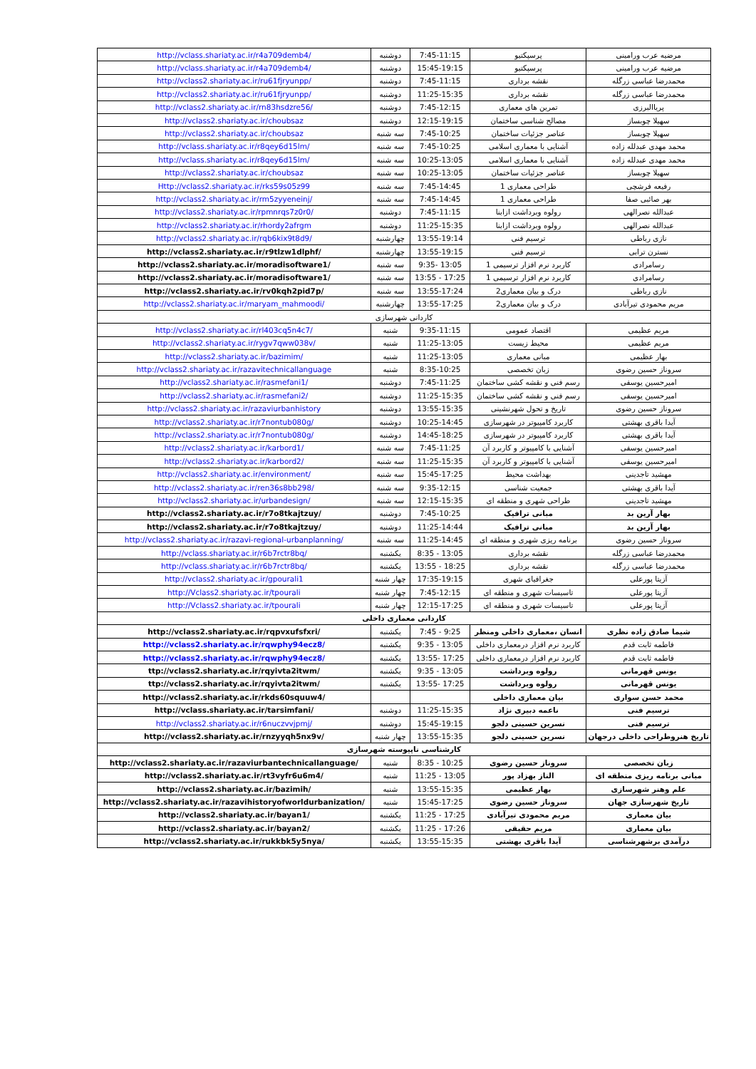| http://vclass.shariaty.ac.ir/r4a709demb4/ | دوشنبه | 7:45-11:15 | پرسپکتیو | مرضیه عرب ورامینی |
| http://vclass.shariaty.ac.ir/r4a709demb4/ | دوشنبه | 15:45-19:15 | پرسپکتیو | مرضیه عرب ورامینی |
| http://vclass2.shariaty.ac.ir/ru61fjryunpp/ | دوشنبه | 7:45-11:15 | نقشه برداری | محمدرضا عباسی زرگله |
| http://vclass2.shariaty.ac.ir/ru61fjryunpp/ | دوشنبه | 11:25-15:35 | نقشه برداری | محمدرضا عباسی زرگله |
| http://vclass2.shariaty.ac.ir/rn83hsdzre56/ | دوشنبه | 7:45-12:15 | تمرین های معماری | پریاالبرزی |
| http://vclass2.shariaty.ac.ir/choubsaz | دوشنبه | 12:15-19:15 | مصالح شناسی ساختمان | سهیلا چوبساز |
| http://vclass2.shariaty.ac.ir/choubsaz | سه شنبه | 7:45-10:25 | عناصر جزئیات ساختمان | سهیلا چوبساز |
| http://vclass.shariaty.ac.ir/r8qey6d15lm/ | سه شنبه | 7:45-10:25 | آشنایی با معماری اسلامی | محمد مهدی عبدلله زاده |
| http://vclass.shariaty.ac.ir/r8qey6d15lm/ | سه شنبه | 10:25-13:05 | آشنایی با معماری اسلامی | محمد مهدی عبدلله زاده |
| http://vclass2.shariaty.ac.ir/choubsaz | سه شنبه | 10:25-13:05 | عناصر جزئیات ساختمان | سهیلا چوبساز |
| Http://vclass2.shariaty.ac.ir/rks59s05z99 | سه شنبه | 7:45-14:45 | طراحی معماری 1 | رفیعه فرشچی |
| http://vclass2.shariaty.ac.ir/rm5zyyeneinj/ | سه شنبه | 7:45-14:45 | طراحی معماری 1 | بهر صائبی صفا |
| http://vclass2.shariaty.ac.ir/rpmnrqs7z0r0/ | دوشنبه | 7:45-11:15 | رولوه وبرداشت ازابنا | عبدالله نصرالهی |
| http://vclass2.shariaty.ac.ir/rhordy2afrgm | دوشنبه | 11:25-15:35 | رولوه وبرداشت ازابنا | عبدالله نصرالهی |
| http://vclass2.shariaty.ac.ir/rqb6kix9t8d9/ | چهارشنبه | 13:55-19:14 | ترسیم فنی | نازی رباطی |
| http://vclass2.shariaty.ac.ir/r9tlzw1dlphf/ | چهارشنبه | 13:55-19:15 | ترسیم فنی | نسترن ترابی |
| http://vclass2.shariaty.ac.ir/moradisoftware1/ | سه شنبه | 9:35- 13:05 | کاربرد نرم افزار ترسیمی 1 | رسامرادی |
| http://vclass2.shariaty.ac.ir/moradisoftware1/ | سه شنبه | 13:55 - 17:25 | کاربرد نرم افزار ترسیمی 1 | رسامرادی |
| http://vclass2.shariaty.ac.ir/rv0kqh2pid7p/ | سه شنبه | 13:55-17:24 | درک و بیان معماری2 | نازی رباطی |
| http://vclass2.shariaty.ac.ir/maryam_mahmoodi/ | چهارشنبه | 13:55-17:25 | درک و بیان معماری2 | مریم محمودی تیرآبادی |
| کاردانی شهرسازی | | | | |
| http://vclass2.shariaty.ac.ir/rl403cq5n4c7/ | شنبه | 9:35-11:15 | اقتصاد عمومی | مریم عظیمی |
| http://vclass2.shariaty.ac.ir/rygv7qww038v/ | شنبه | 11:25-13:05 | محیط زیست | مریم عظیمی |
| http://vclass2.shariaty.ac.ir/bazimim/ | شنبه | 11:25-13:05 | مبانی معماری | بهار عظیمی |
| http://vclass2.shariaty.ac.ir/razavitechnicallanguage | شنبه | 8:35-10:25 | زبان تخصصی | سروناز حسین رضوی |
| http://vclass2.shariaty.ac.ir/rasmefani1/ | دوشنبه | 7:45-11:25 | رسم فنی و نقشه کشی ساختمان | امیرحسین یوسفی |
| http://vclass2.shariaty.ac.ir/rasmefani2/ | دوشنبه | 11:25-15:35 | رسم فنی و نقشه کشی ساختمان | امیرحسین یوسفی |
| http://vclass2.shariaty.ac.ir/razaviurbanhistory | دوشنبه | 13:55-15:35 | تاریخ و تحول شهرنشینی | سروناز حسین رضوی |
| http://vclass2.shariaty.ac.ir/r7nontub080g/ | دوشنبه | 10:25-14:45 | کاربرد کامپیوتر در شهرسازی | آیدا باقری بهشتی |
| http://vclass2.shariaty.ac.ir/r7nontub080g/ | دوشنبه | 14:45-18:25 | کاربرد کامپیوتر در شهرسازی | آیدا باقری بهشتی |
| http://vclass2.shariaty.ac.ir/karbord1/ | سه شنبه | 7:45-11:25 | آشنایی با کامپیوتر و کاربرد آن | امیرحسین یوسفی |
| http://vclass2.shariaty.ac.ir/karbord2/ | سه شنبه | 11:25-15:35 | آشنایی با کامپیوتر و کاربرد آن | امیرحسین یوسفی |
| http://vclass2.shariaty.ac.ir/environment/ | سه شنبه | 15:45-17:25 | بهداشت محیط | مهشید تاجدینی |
| http://vclass2.shariaty.ac.ir/ren36s8bb298/ | سه شنبه | 9:35-12:15 | جمعیت شناسی | آیدا باقری بهشتی |
| http://vclass2.shariaty.ac.ir/urbandesign/ | سه شنبه | 12:15-15:35 | طراحی شهری و منطقه ای | مهشید تاجدینی |
| http://vclass2.shariaty.ac.ir/r7o8tkajtzuy/ | دوشنبه | 7:45-10:25 | مبانی ترافیک | بهار آرین بد |
| http://vclass2.shariaty.ac.ir/r7o8tkajtzuy/ | دوشنبه | 11:25-14:44 | مبانی ترافیک | بهار آرین بد |
| http://vclass2.shariaty.ac.ir/razavi-regional-urbanplanning/ | سه شنبه | 11:25-14:45 | برنامه ریزی شهری و منطقه ای | سروناز حسین رضوی |
| http://vclass.shariaty.ac.ir/r6b7rctr8bq/ | یکشنبه | 8:35 - 13:05 | نقشه برداری | محمدرضا عباسی زرگله |
| http://vclass.shariaty.ac.ir/r6b7rctr8bq/ | یکشنبه | 13:55 - 18:25 | نقشه برداری | محمدرضا عباسی زرگله |
| http://vclass2.shariaty.ac.ir/gpourali1 | چهار شنبه | 17:35-19:15 | جغرافیای شهری | آزیتا پورعلی |
| http://Vclass2.shariaty.ac.ir/tpourali | چهار شنبه | 7:45-12:15 | تاسیسات شهری و منطقه ای | آزیتا پورعلی |
| http://Vclass2.shariaty.ac.ir/tpourali | چهار شنبه | 12:15-17:25 | تاسیسات شهری و منطقه ای | آزیتا پورعلی |
| کاردانی معماری داخلی | | | | |
| http://vclass2.shariaty.ac.ir/rqpvxufsfxri/ | یکشنبه | 7:45 - 9:25 | انسان ،معماری داخلی ومنظر | شیما صادق زاده نظری |
| http://vclass2.shariaty.ac.ir/rqwphy94ecz8/ | یکشنبه | 9:35 - 13:05 | کاربرد نرم افزار درمعماری داخلی | فاطمه ثابت قدم |
| http://vclass2.shariaty.ac.ir/rqwphy94ecz8/ | یکشنبه | 13:55- 17:25 | کاربرد نرم افزار درمعماری داخلی | فاطمه ثابت قدم |
| ttp://vclass2.shariaty.ac.ir/rqyivta2itwm/ | یکشنبه | 9:35 - 13:05 | رولوه وبرداشت | یونس قهرمانی |
| ttp://vclass2.shariaty.ac.ir/rqyivta2itwm/ | یکشنبه | 13:55- 17:25 | رولوه وبرداشت | یونس قهرمانی |
| http://vclass2.shariaty.ac.ir/rkds60squuw4/ | | | بیان معماری داخلی | محمد حسن سواری |
| http://vclass.shariaty.ac.ir/tarsimfani/ | دوشنبه | 11:25-15:35 | ناعمه دبیری نژاد | ترسیم فنی |
| http://vclass2.shariaty.ac.ir/r6nuczvvjpmj/ | دوشنبه | 15:45-19:15 | نسرین حسینی دلجو | ترسیم فنی |
| http://vclass2.shariaty.ac.ir/rnzyyqh5nx9v/ | چهار شنبه | 13:55-15:35 | نسرین حسینی دلجو | تاریخ هنروطراحی داخلی درجهان |
| کارشناسی ناپیوسته شهرسازی | | | | |
| http://vclass2.shariaty.ac.ir/razaviurbantechnicallanguage/ | شنبه | 8:35 - 10:25 | سروناز حسین رضوی | زبان تخصصی |
| http://vclass2.shariaty.ac.ir/rt3vyfr6u6m4/ | شنبه | 11:25 - 13:05 | الناز بهزاد پور | مبانی برنامه ریزی منطقه ای |
| http://vclass2.shariaty.ac.ir/bazimih/ | شنبه | 13:55-15:35 | بهار عظیمی | علم وهنر شهرسازی |
| http://vclass2.shariaty.ac.ir/razavihistoryofworldurbanization/ | شنبه | 15:45-17:25 | سروناز حسین رضوی | تاریخ شهرسازی جهان |
| http://vclass2.shariaty.ac.ir/bayan1/ | یکشنبه | 11:25 - 17:25 | مریم محمودی تیرآبادی | بیان معماری |
| http://vclass2.shariaty.ac.ir/bayan2/ | یکشنبه | 11:25 - 17:26 | مریم حقیقی | بیان معماری |
| http://vclass2.shariaty.ac.ir/rukkbk5y5nya/ | یکشنبه | 13:55-15:35 | آیدا باقری بهشتی | درآمدی برشهرشناسی |